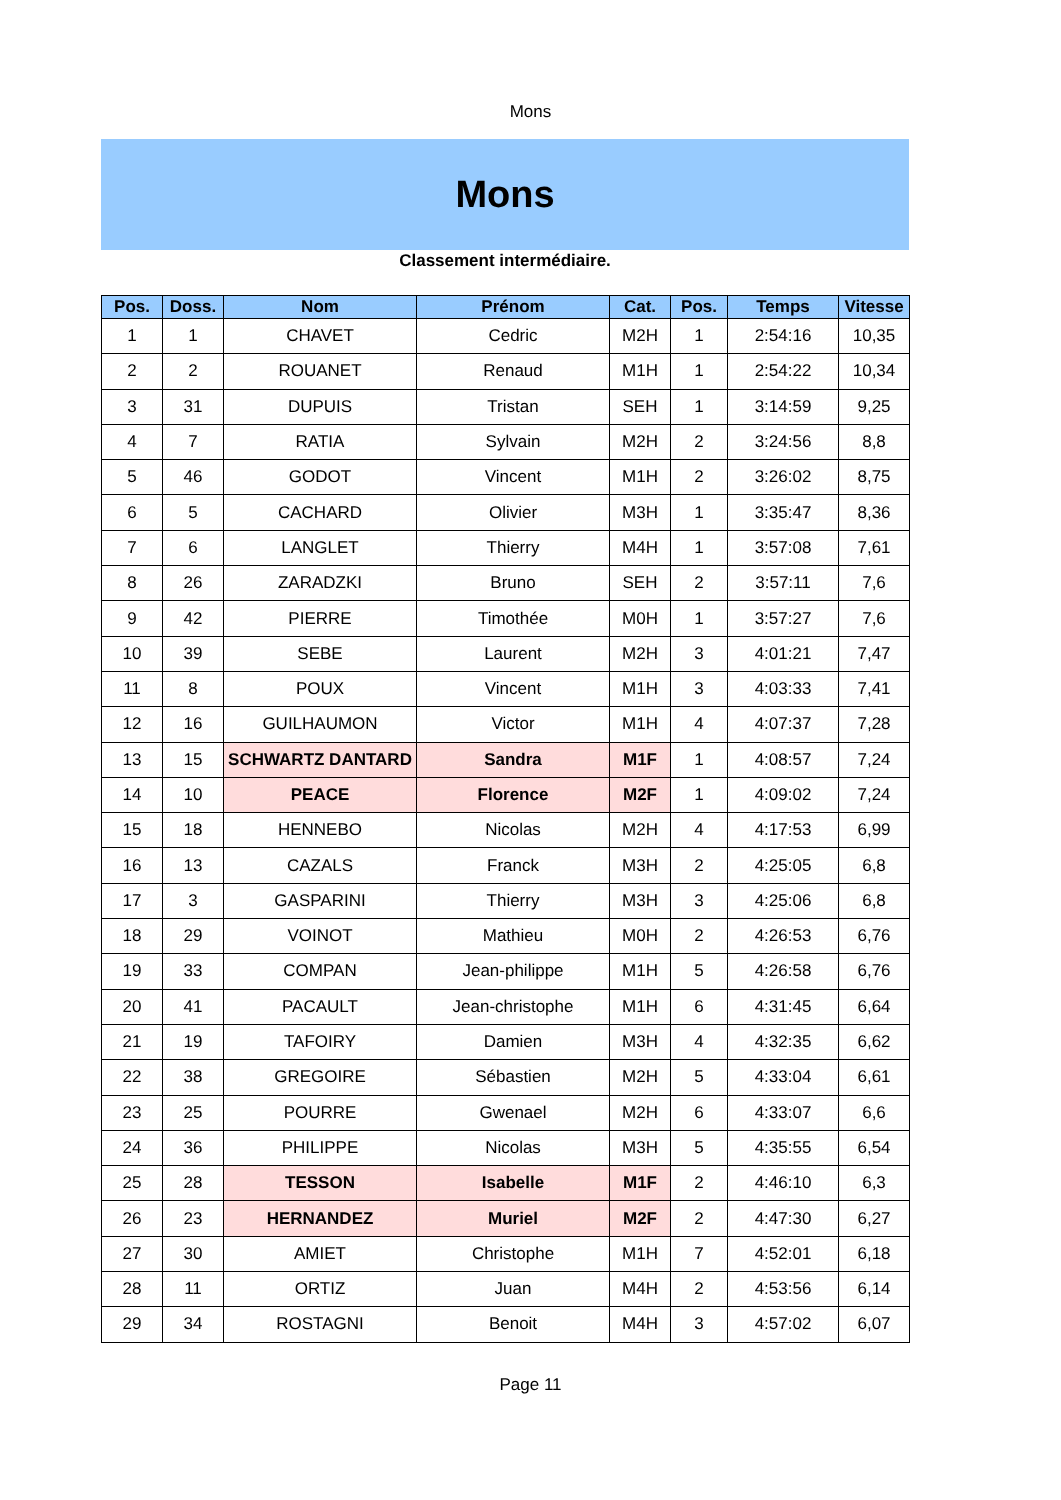Mons
Mons
Classement intermédiaire.
| Pos. | Doss. | Nom | Prénom | Cat. | Pos. | Temps | Vitesse |
| --- | --- | --- | --- | --- | --- | --- | --- |
| 1 | 1 | CHAVET | Cedric | M2H | 1 | 2:54:16 | 10,35 |
| 2 | 2 | ROUANET | Renaud | M1H | 1 | 2:54:22 | 10,34 |
| 3 | 31 | DUPUIS | Tristan | SEH | 1 | 3:14:59 | 9,25 |
| 4 | 7 | RATIA | Sylvain | M2H | 2 | 3:24:56 | 8,8 |
| 5 | 46 | GODOT | Vincent | M1H | 2 | 3:26:02 | 8,75 |
| 6 | 5 | CACHARD | Olivier | M3H | 1 | 3:35:47 | 8,36 |
| 7 | 6 | LANGLET | Thierry | M4H | 1 | 3:57:08 | 7,61 |
| 8 | 26 | ZARADZKI | Bruno | SEH | 2 | 3:57:11 | 7,6 |
| 9 | 42 | PIERRE | Timothée | M0H | 1 | 3:57:27 | 7,6 |
| 10 | 39 | SEBE | Laurent | M2H | 3 | 4:01:21 | 7,47 |
| 11 | 8 | POUX | Vincent | M1H | 3 | 4:03:33 | 7,41 |
| 12 | 16 | GUILHAUMON | Victor | M1H | 4 | 4:07:37 | 7,28 |
| 13 | 15 | SCHWARTZ DANTARD | Sandra | M1F | 1 | 4:08:57 | 7,24 |
| 14 | 10 | PEACE | Florence | M2F | 1 | 4:09:02 | 7,24 |
| 15 | 18 | HENNEBO | Nicolas | M2H | 4 | 4:17:53 | 6,99 |
| 16 | 13 | CAZALS | Franck | M3H | 2 | 4:25:05 | 6,8 |
| 17 | 3 | GASPARINI | Thierry | M3H | 3 | 4:25:06 | 6,8 |
| 18 | 29 | VOINOT | Mathieu | M0H | 2 | 4:26:53 | 6,76 |
| 19 | 33 | COMPAN | Jean-philippe | M1H | 5 | 4:26:58 | 6,76 |
| 20 | 41 | PACAULT | Jean-christophe | M1H | 6 | 4:31:45 | 6,64 |
| 21 | 19 | TAFOIRY | Damien | M3H | 4 | 4:32:35 | 6,62 |
| 22 | 38 | GREGOIRE | Sébastien | M2H | 5 | 4:33:04 | 6,61 |
| 23 | 25 | POURRE | Gwenael | M2H | 6 | 4:33:07 | 6,6 |
| 24 | 36 | PHILIPPE | Nicolas | M3H | 5 | 4:35:55 | 6,54 |
| 25 | 28 | TESSON | Isabelle | M1F | 2 | 4:46:10 | 6,3 |
| 26 | 23 | HERNANDEZ | Muriel | M2F | 2 | 4:47:30 | 6,27 |
| 27 | 30 | AMIET | Christophe | M1H | 7 | 4:52:01 | 6,18 |
| 28 | 11 | ORTIZ | Juan | M4H | 2 | 4:53:56 | 6,14 |
| 29 | 34 | ROSTAGNI | Benoit | M4H | 3 | 4:57:02 | 6,07 |
Page 11